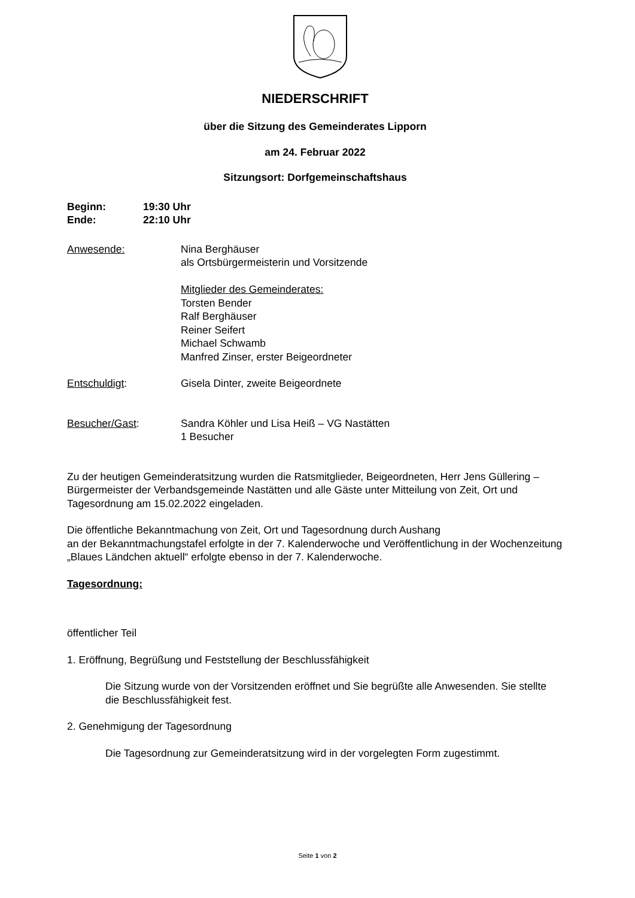NIEDERSCHRIFT
über die Sitzung des Gemeinderates Lipporn
am 24. Februar 2022
Sitzungsort: Dorfgemeinschaftshaus
Beginn: 19:30 Uhr
Ende: 22:10 Uhr
Anwesende: Nina Berghäuser
als Ortsbürgermeisterin und Vorsitzende
Mitglieder des Gemeinderates:
Torsten Bender
Ralf Berghäuser
Reiner Seifert
Michael Schwamb
Manfred Zinser, erster Beigeordneter
Entschuldigt: Gisela Dinter, zweite Beigeordnete
Besucher/Gast: Sandra Köhler und Lisa Heiß – VG Nastätten
1 Besucher
Zu der heutigen Gemeinderatsitzung wurden die Ratsmitglieder, Beigeordneten, Herr Jens Güllering – Bürgermeister der Verbandsgemeinde Nastätten und alle Gäste unter Mitteilung von Zeit, Ort und Tagesordnung am 15.02.2022 eingeladen.
Die öffentliche Bekanntmachung von Zeit, Ort und Tagesordnung durch Aushang
an der Bekanntmachungstafel erfolgte in der 7. Kalenderwoche und Veröffentlichung in der Wochenzeitung „Blaues Ländchen aktuell“ erfolgte ebenso in der 7. Kalenderwoche.
Tagesordnung:
öffentlicher Teil
1. Eröffnung, Begrüßung und Feststellung der Beschlussfähigkeit
Die Sitzung wurde von der Vorsitzenden eröffnet und Sie begrüßte alle Anwesenden. Sie stellte die Beschlussfähigkeit fest.
2. Genehmigung der Tagesordnung
Die Tagesordnung zur Gemeinderatsitzung wird in der vorgelegten Form zugestimmt.
Seite 1 von 2